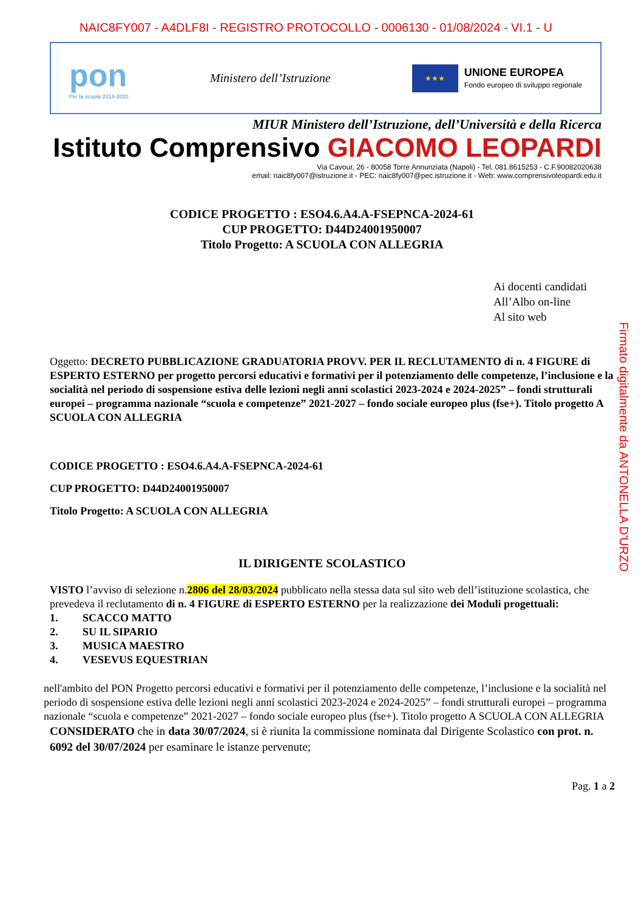NAIC8FY007 - A4DLF8I - REGISTRO PROTOCOLLO - 0006130 - 01/08/2024 - VI.1 - U
pon
Per la scuola 2014-2020
Ministero dell’Istruzione
★★★
UNIONE EUROPEA
Fondo europeo di sviluppo regionale
MIUR Ministero dell’Istruzione, dell’Università e della Ricerca
Istituto Comprensivo GIACOMO LEOPARDI
Via Cavour, 26 - 80058 Torre Annunziata (Napoli) - Tel. 081.8615253 - C.F.90082020638
email: naic8fy007@istruzione.it - PEC: naic8fy007@pec.istruzione.it - Web: www.comprensivoleopardi.edu.it
CODICE PROGETTO : ESO4.6.A4.A-FSEPNCA-2024-61
CUP PROGETTO: D44D24001950007
Titolo Progetto: A SCUOLA CON ALLEGRIA
Ai docenti candidati
All’Albo on-line
Al sito web
Oggetto: DECRETO PUBBLICAZIONE GRADUATORIA PROVV. PER IL RECLUTAMENTO di n. 4 FIGURE di ESPERTO ESTERNO per progetto percorsi educativi e formativi per il potenziamento delle competenze, l’inclusione e la socialità nel periodo di sospensione estiva delle lezioni negli anni scolastici 2023-2024 e 2024-2025” – fondi strutturali europei – programma nazionale “scuola e competenze” 2021-2027 – fondo sociale europeo plus (fse+). Titolo progetto A SCUOLA CON ALLEGRIA
CODICE PROGETTO : ESO4.6.A4.A-FSEPNCA-2024-61
CUP PROGETTO: D44D24001950007
Titolo Progetto: A SCUOLA CON ALLEGRIA
IL DIRIGENTE SCOLASTICO
VISTO l’avviso di selezione n.2806 del 28/03/2024 pubblicato nella stessa data sul sito web dell’istituzione scolastica, che prevedeva il reclutamento di n. 4 FIGURE di ESPERTO ESTERNO per la realizzazione dei Moduli progettuali:
1. SCACCO MATTO
2. SU IL SIPARIO
3. MUSICA MAESTRO
4. VESEVUS EQUESTRIAN
nell'ambito del PON Progetto percorsi educativi e formativi per il potenziamento delle competenze, l’inclusione e la socialità nel periodo di sospensione estiva delle lezioni negli anni scolastici 2023-2024 e 2024-2025” – fondi strutturali europei – programma nazionale “scuola e competenze” 2021-2027 – fondo sociale europeo plus (fse+). Titolo progetto A SCUOLA CON ALLEGRIA
CONSIDERATO che in data 30/07/2024, si è riunita la commissione nominata dal Dirigente Scolastico con prot. n. 6092 del 30/07/2024 per esaminare le istanze pervenute;
Pag. 1 a 2
Firmato digitalmente da ANTONELLA D'URZO